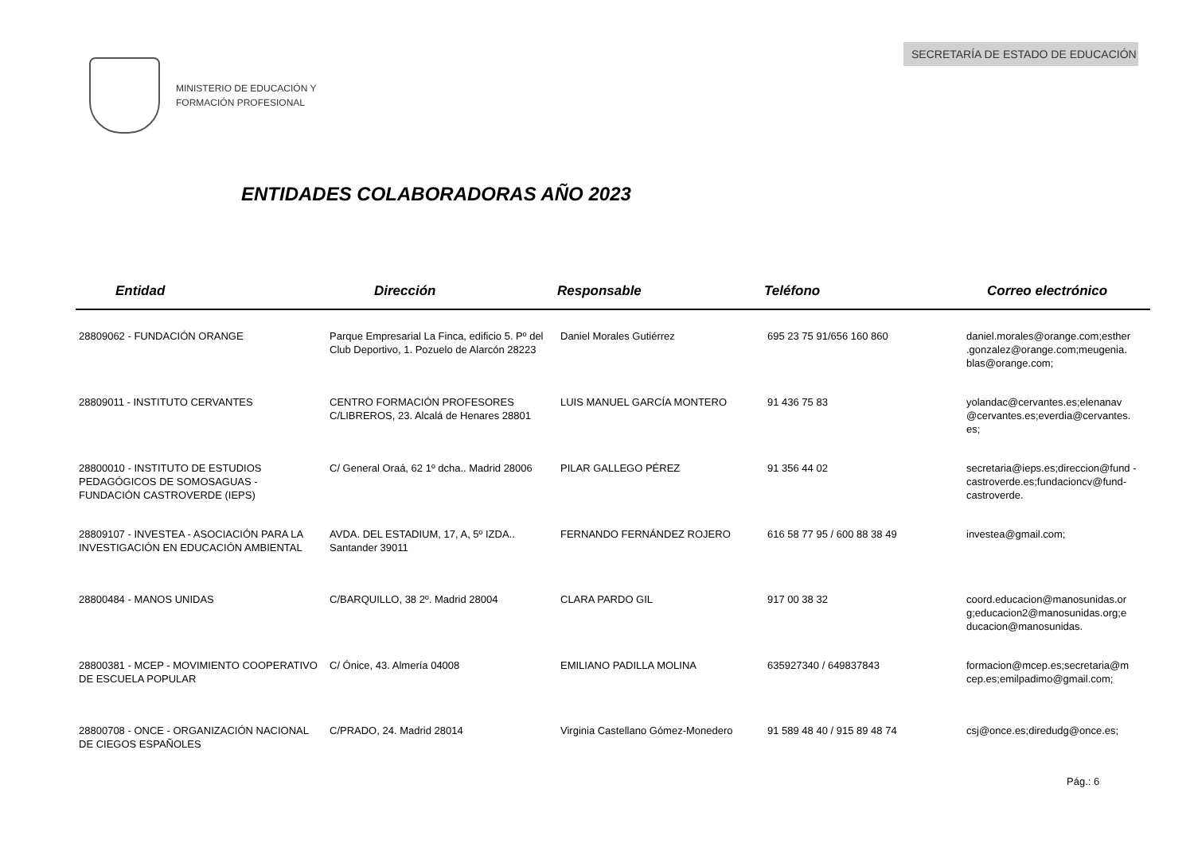SECRETARÍA DE ESTADO DE EDUCACIÓN
MINISTERIO DE EDUCACIÓN Y
FORMACIÓN PROFESIONAL
ENTIDADES COLABORADORAS AÑO 2023
| Entidad | Dirección | Responsable | Teléfono | Correo electrónico |
| --- | --- | --- | --- | --- |
| 28809062 - FUNDACIÓN ORANGE | Parque Empresarial La Finca, edificio 5. Pº del Club Deportivo, 1. Pozuelo de Alarcón 28223 | Daniel Morales Gutiérrez | 695 23 75 91/656 160 860 | daniel.morales@orange.com;esther .gonzalez@orange.com;meugenia. blas@orange.com; |
| 28809011 - INSTITUTO CERVANTES | CENTRO FORMACIÓN PROFESORES C/LIBREROS, 23. Alcalá de Henares 28801 | LUIS MANUEL GARCÍA MONTERO | 91 436 75 83 | yolandac@cervantes.es;elenanav @cervantes.es;everdia@cervantes. es; |
| 28800010 - INSTITUTO DE ESTUDIOS PEDAGÓGICOS DE SOMOSAGUAS - FUNDACIÓN CASTROVERDE (IEPS) | C/ General Oraá, 62 1º dcha.. Madrid 28006 | PILAR GALLEGO PÉREZ | 91 356 44 02 | secretaria@ieps.es;direccion@fund -castroverde.es;fundacioncv@fund-castroverde. |
| 28809107 - INVESTEA - ASOCIACIÓN PARA LA INVESTIGACIÓN EN EDUCACIÓN AMBIENTAL | AVDA. DEL ESTADIUM, 17, A, 5º IZDA.. Santander 39011 | FERNANDO FERNÁNDEZ ROJERO | 616 58 77 95 / 600 88 38 49 | investea@gmail.com; |
| 28800484 - MANOS UNIDAS | C/BARQUILLO, 38 2º. Madrid 28004 | CLARA PARDO GIL | 917 00 38 32 | coord.educacion@manosunidas.or g;educacion2@manosunidas.org;e ducacion@manosunidas. |
| 28800381 - MCEP - MOVIMIENTO COOPERATIVO DE ESCUELA POPULAR | C/ Ónice, 43. Almería 04008 | EMILIANO PADILLA MOLINA | 635927340 / 649837843 | formacion@mcep.es;secretaria@m cep.es;emilpadimo@gmail.com; |
| 28800708 - ONCE - ORGANIZACIÓN NACIONAL DE CIEGOS ESPAÑOLES | C/PRADO, 24. Madrid 28014 | Virginia Castellano Gómez-Monedero | 91 589 48 40 / 915 89 48 74 | csj@once.es;diredudg@once.es; |
Pág.: 6